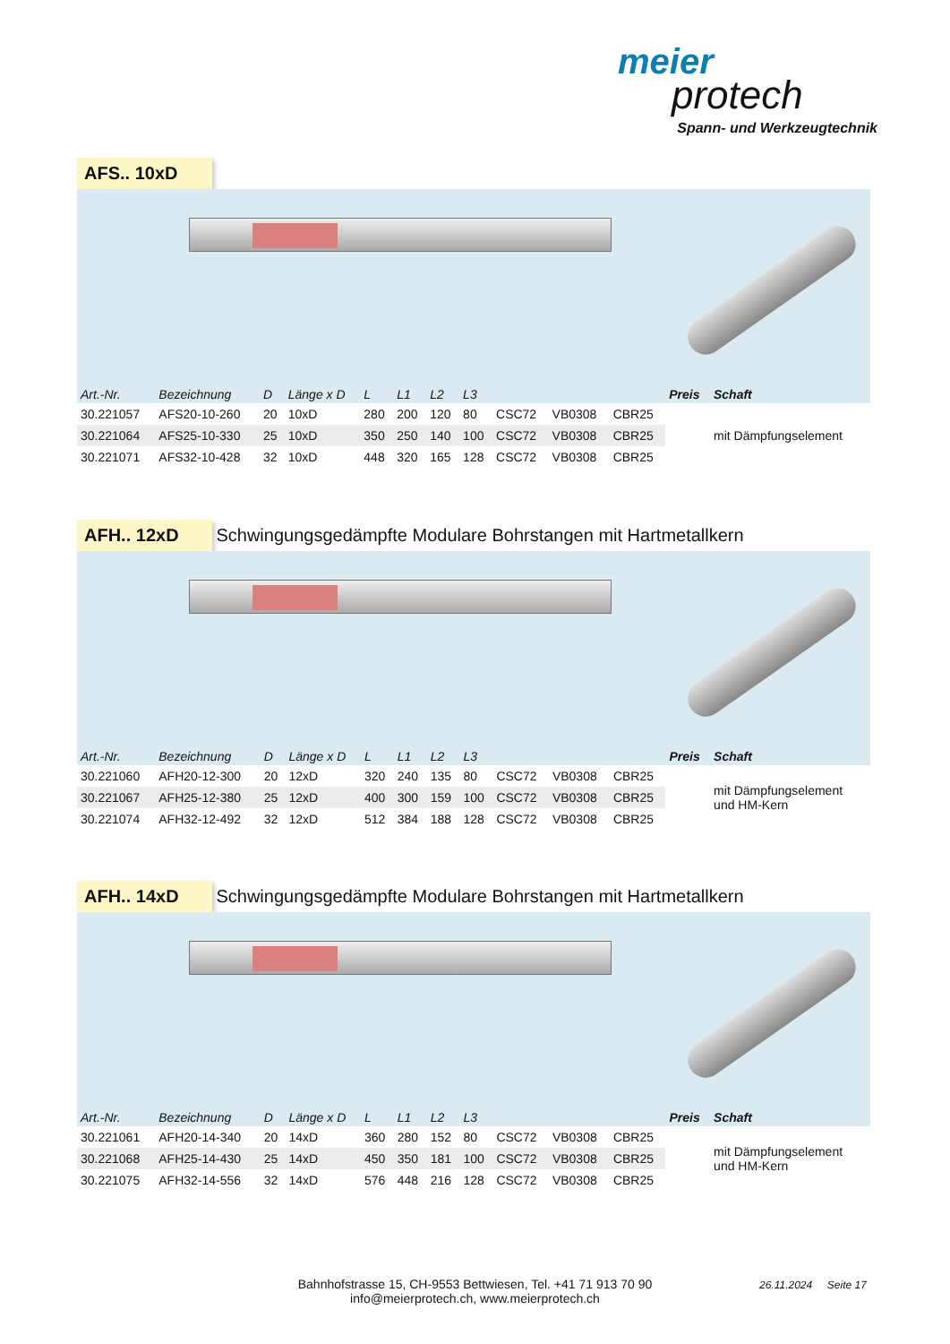meier
protech
Spann- und Werkzeugtechnik
AFS.. 10xD
| Art.-Nr. | Bezeichnung | D | Länge x D | L | L1 | L2 | L3 | | | | Preis | Schaft |
| --- | --- | --- | --- | --- | --- | --- | --- | --- | --- | --- | --- | --- |
| 30.221057 | AFS20-10-260 | 20 | 10xD | 280 | 200 | 120 | 80 | CSC72 | VB0308 | CBR25 | | mit Dämpfungselement |
| 30.221064 | AFS25-10-330 | 25 | 10xD | 350 | 250 | 140 | 100 | CSC72 | VB0308 | CBR25 | | |
| 30.221071 | AFS32-10-428 | 32 | 10xD | 448 | 320 | 165 | 128 | CSC72 | VB0308 | CBR25 | | |
AFH.. 12xD
Schwingungsgedämpfte Modulare Bohrstangen mit Hartmetallkern
| Art.-Nr. | Bezeichnung | D | Länge x D | L | L1 | L2 | L3 | | | | Preis | Schaft |
| --- | --- | --- | --- | --- | --- | --- | --- | --- | --- | --- | --- | --- |
| 30.221060 | AFH20-12-300 | 20 | 12xD | 320 | 240 | 135 | 80 | CSC72 | VB0308 | CBR25 | | mit Dämpfungselement und HM-Kern |
| 30.221067 | AFH25-12-380 | 25 | 12xD | 400 | 300 | 159 | 100 | CSC72 | VB0308 | CBR25 | | |
| 30.221074 | AFH32-12-492 | 32 | 12xD | 512 | 384 | 188 | 128 | CSC72 | VB0308 | CBR25 | | |
AFH.. 14xD
Schwingungsgedämpfte Modulare Bohrstangen mit Hartmetallkern
| Art.-Nr. | Bezeichnung | D | Länge x D | L | L1 | L2 | L3 | | | | Preis | Schaft |
| --- | --- | --- | --- | --- | --- | --- | --- | --- | --- | --- | --- | --- |
| 30.221061 | AFH20-14-340 | 20 | 14xD | 360 | 280 | 152 | 80 | CSC72 | VB0308 | CBR25 | | mit Dämpfungselement und HM-Kern |
| 30.221068 | AFH25-14-430 | 25 | 14xD | 450 | 350 | 181 | 100 | CSC72 | VB0308 | CBR25 | | |
| 30.221075 | AFH32-14-556 | 32 | 14xD | 576 | 448 | 216 | 128 | CSC72 | VB0308 | CBR25 | | |
Bahnhofstrasse 15, CH-9553 Bettwiesen, Tel. +41 71 913 70 90
info@meierprotech.ch, www.meierprotech.ch
26.11.2024 Seite 17